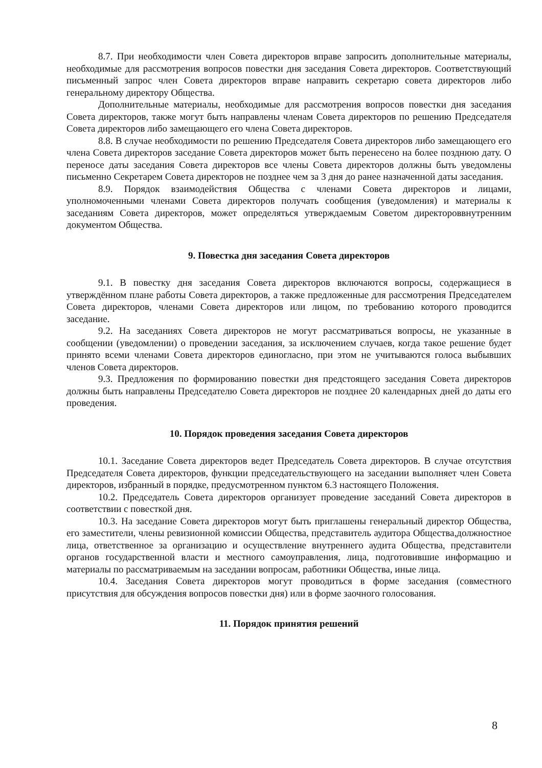8.7. При необходимости член Совета директоров вправе запросить дополнительные материалы, необходимые для рассмотрения вопросов повестки дня заседания Совета директоров. Соответствующий письменный запрос член Совета директоров вправе направить секретарю совета директоров либо генеральному директору Общества.
Дополнительные материалы, необходимые для рассмотрения вопросов повестки дня заседания Совета директоров, также могут быть направлены членам Совета директоров по решению Председателя Совета директоров либо замещающего его члена Совета директоров.
8.8. В случае необходимости по решению Председателя Совета директоров либо замещающего его члена Совета директоров заседание Совета директоров может быть перенесено на более позднюю дату. О переносе даты заседания Совета директоров все члены Совета директоров должны быть уведомлены письменно Секретарем Совета директоров не позднее чем за 3 дня до ранее назначенной даты заседания.
8.9. Порядок взаимодействия Общества с членами Совета директоров и лицами, уполномоченными членами Совета директоров получать сообщения (уведомления) и материалы к заседаниям Совета директоров, может определяться утверждаемым Советом директороввнутренним документом Общества.
9. Повестка дня заседания Совета директоров
9.1. В повестку дня заседания Совета директоров включаются вопросы, содержащиеся в утверждённом плане работы Совета директоров, а также предложенные для рассмотрения Председателем Совета директоров, членами Совета директоров или лицом, по требованию которого проводится заседание.
9.2. На заседаниях Совета директоров не могут рассматриваться вопросы, не указанные в сообщении (уведомлении) о проведении заседания, за исключением случаев, когда такое решение будет принято всеми членами Совета директоров единогласно, при этом не учитываются голоса выбывших членов Совета директоров.
9.3. Предложения по формированию повестки дня предстоящего заседания Совета директоров должны быть направлены Председателю Совета директоров не позднее 20 календарных дней до даты его проведения.
10. Порядок проведения заседания Совета директоров
10.1. Заседание Совета директоров ведет Председатель Совета директоров. В случае отсутствия Председателя Совета директоров, функции председательствующего на заседании выполняет член Совета директоров, избранный в порядке, предусмотренном пунктом 6.3 настоящего Положения.
10.2. Председатель Совета директоров организует проведение заседаний Совета директоров в соответствии с повесткой дня.
10.3. На заседание Совета директоров могут быть приглашены генеральный директор Общества, его заместители, члены ревизионной комиссии Общества, представитель аудитора Общества,должностное лица, ответственное за организацию и осуществление внутреннего аудита Общества, представители органов государственной власти и местного самоуправления, лица, подготовившие информацию и материалы по рассматриваемым на заседании вопросам, работники Общества, иные лица.
10.4. Заседания Совета директоров могут проводиться в форме заседания (совместного присутствия для обсуждения вопросов повестки дня) или в форме заочного голосования.
11. Порядок принятия решений
8